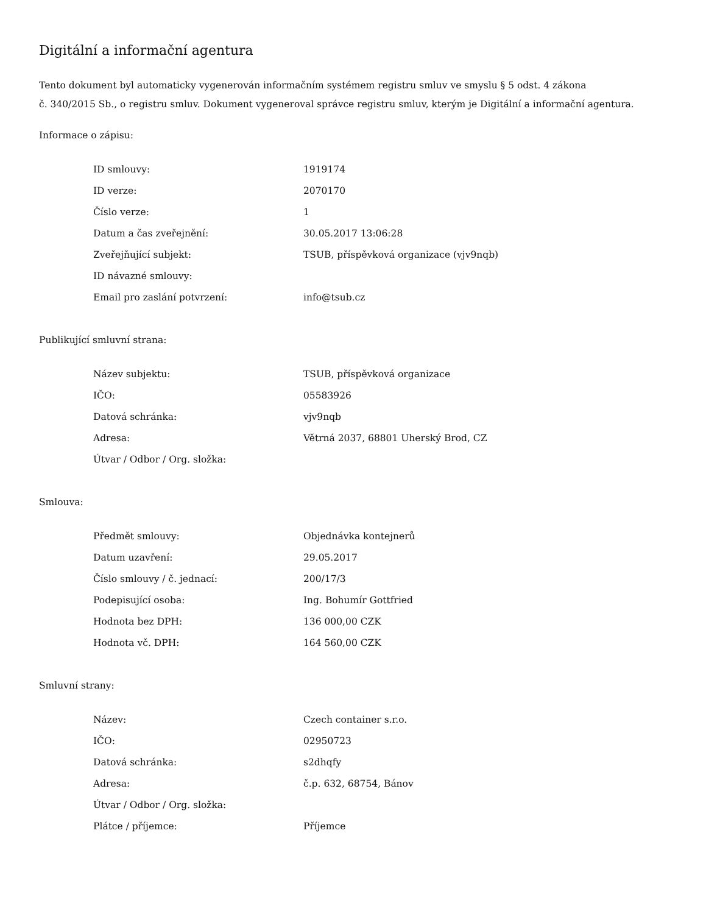Digitální a informační agentura
Tento dokument byl automaticky vygenerován informačním systémem registru smluv ve smyslu § 5 odst. 4 zákona
č. 340/2015 Sb., o registru smluv. Dokument vygeneroval správce registru smluv, kterým je Digitální a informační agentura.
Informace o zápisu:
| ID smlouvy: | 1919174 |
| ID verze: | 2070170 |
| Číslo verze: | 1 |
| Datum a čas zveřejnění: | 30.05.2017 13:06:28 |
| Zveřejňující subjekt: | TSUB, příspěvková organizace (vjv9nqb) |
| ID návazné smlouvy: | |
| Email pro zaslání potvrzení: | info@tsub.cz |
Publikující smluvní strana:
| Název subjektu: | TSUB, příspěvková organizace |
| IČO: | 05583926 |
| Datová schránka: | vjv9nqb |
| Adresa: | Větrná 2037, 68801 Uherský Brod, CZ |
| Útvar / Odbor / Org. složka: | |
Smlouva:
| Předmět smlouvy: | Objednávka kontejnerů |
| Datum uzavření: | 29.05.2017 |
| Číslo smlouvy / č. jednací: | 200/17/3 |
| Podepisující osoba: | Ing. Bohumír Gottfried |
| Hodnota bez DPH: | 136 000,00 CZK |
| Hodnota vč. DPH: | 164 560,00 CZK |
Smluvní strany:
| Název: | Czech container s.r.o. |
| IČO: | 02950723 |
| Datová schránka: | s2dhqfy |
| Adresa: | č.p. 632, 68754, Bánov |
| Útvar / Odbor / Org. složka: | |
| Plátce / příjemce: | Příjemce |